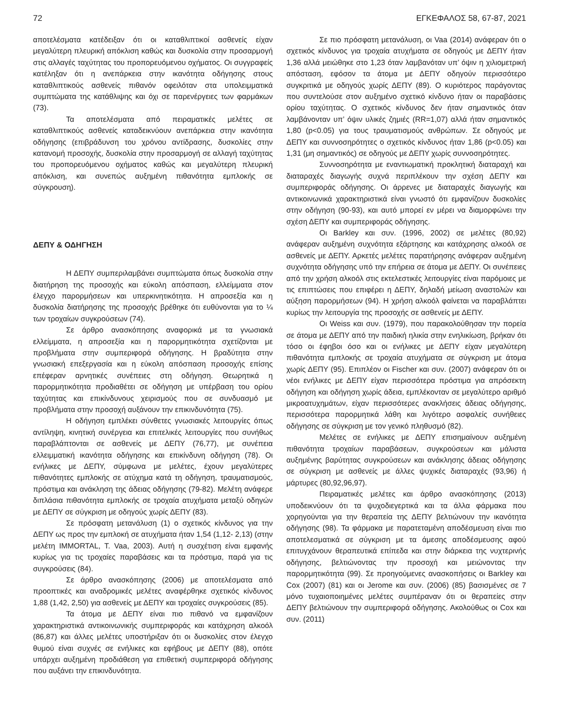72 ΕΓΚΕΦΑΛΟΣ 58, 67-87, 2021
αποτελέσματα κατέδειξαν ότι οι καταθλιπτικοί ασθενείς είχαν μεγαλύτερη πλευρική απόκλιση καθώς και δυσκολία στην προσαρμογή στις αλλαγές ταχύτητας του προπορευόμενου οχήματος. Οι συγγραφείς κατέληξαν ότι η ανεπάρκεια στην ικανότητα οδήγησης στους καταθλιπτικούς ασθενείς πιθανόν οφειλόταν στα υπολειμματικά συμπτώματα της κατάθλιψης και όχι σε παρενέργειες των φαρμάκων (73).
Τα αποτελέσματα από πειραματικές μελέτες σε καταθλιπτικούς ασθενείς καταδεικνύουν ανεπάρκεια στην ικανότητα οδήγησης (επιβράδυνση του χρόνου αντίδρασης, δυσκολίες στην κατανομή προσοχής, δυσκολία στην προσαρμογή σε αλλαγή ταχύτητας του προπορευόμενου οχήματος καθώς και μεγαλύτερη πλευρική απόκλιση, και συνεπώς αυξημένη πιθανότητα εμπλοκής σε σύγκρουση).
ΔΕΠΥ & ΟΔΗΓΗΣΗ
Η ΔΕΠΥ συμπεριλαμβάνει συμπτώματα όπως δυσκολία στην διατήρηση της προσοχής και εύκολη απόσπαση, ελλείμματα στον έλεγχο παρορμήσεων και υπερκινητικότητα. Η απροσεξία και η δυσκολία διατήρησης της προσοχής βρέθηκε ότι ευθύνονται για το ¼ των τροχαίων συγκρούσεων (74).
Σε άρθρο ανασκόπησης αναφορικά με τα γνωσιακά ελλείμματα, η απροσεξία και η παρορμητικότητα σχετίζονται με προβλήματα στην συμπεριφορά οδήγησης. Η βραδύτητα στην γνωσιακή επεξεργασία και η εύκολη απόσπαση προσοχής επίσης επέφεραν αρνητικές συνέπειες στη οδήγηση. Θεωρητικά η παρορμητικότητα προδιαθέτει σε οδήγηση με υπέρβαση του ορίου ταχύτητας και επικίνδυνους χειρισμούς που σε συνδυασμό με προβλήματα στην προσοχή αυξάνουν την επικινδυνότητα (75).
Η οδήγηση εμπλέκει σύνθετες γνωσιακές λειτουργίες όπως αντίληψη, κινητική συνέργεια και επιτελικές λειτουργίες που συνήθως παραβλάπτονται σε ασθενείς με ΔΕΠΥ (76,77), με συνέπεια ελλειμματική ικανότητα οδήγησης και επικίνδυνη οδήγηση (78). Οι ενήλικες με ΔΕΠΥ, σύμφωνα με μελέτες, έχουν μεγαλύτερες πιθανότητες εμπλοκής σε ατύχημα κατά τη οδήγηση, τραυματισμούς, πρόστιμα και ανάκληση της άδειας οδήγησης (79-82). Μελέτη ανάφερε διπλάσια πιθανότητα εμπλοκής σε τροχαία ατυχήματα μεταξύ οδηγών με ΔΕΠΥ σε σύγκριση με οδηγούς χωρίς ΔΕΠΥ (83).
Σε πρόσφατη μετανάλυση (1) ο σχετικός κίνδυνος για την ΔΕΠΥ ως προς την εμπλοκή σε ατυχήματα ήταν 1,54 (1,12- 2,13) (στην μελέτη IMMORTAL, T. Vaa, 2003). Αυτή η συσχέτιση είναι εμφανής κυρίως για τις τροχαίες παραβάσεις και τα πρόστιμα, παρά για τις συγκρούσεις (84).
Σε άρθρο ανασκόπησης (2006) με αποτελέσματα από προοπτικές και αναδρομικές μελέτες αναφέρθηκε σχετικός κίνδυνος 1,88 (1,42, 2,50) για ασθενείς με ΔΕΠΥ και τροχαίες συγκρούσεις (85).
Τα άτομα με ΔΕΠΥ είναι πιο πιθανό να εμφανίζουν χαρακτηριστικά αντικοινωνικής συμπεριφοράς και κατάχρηση αλκοόλ (86,87) και άλλες μελέτες υποστήριξαν ότι οι δυσκολίες στον έλεγχο θυμού είναι συχνές σε ενήλικες και εφήβους με ΔΕΠΥ (88), οπότε υπάρχει αυξημένη προδιάθεση για επιθετική συμπεριφορά οδήγησης που αυξάνει την επικινδυνότητα.
Σε πιο πρόσφατη μετανάλυση, οι Vaa (2014) ανάφεραν ότι ο σχετικός κίνδυνος για τροχαία ατυχήματα σε οδηγούς με ΔΕΠΥ ήταν 1,36 αλλά μειώθηκε στο 1,23 όταν λαμβανόταν υπ’ όψιν η χιλιομετρική απόσταση, εφόσον τα άτομα με ΔΕΠΥ οδηγούν περισσότερο συγκριτικά με οδηγούς χωρίς ΔΕΠΥ (89). Ο κυριότερος παράγοντας που συντελούσε στον αυξημένο σχετικό κίνδυνο ήταν οι παραβάσεις ορίου ταχύτητας. Ο σχετικός κίνδυνος δεν ήταν σημαντικός όταν λαμβάνονταν υπ’ όψιν υλικές ζημιές (RR=1,07) αλλά ήταν σημαντικός 1,80 (p<0.05) για τους τραυματισμούς ανθρώπων. Σε οδηγούς με ΔΕΠΥ και συννοσηρότητες ο σχετικός κίνδυνος ήταν 1,86 (p<0.05) και 1,31 (μη σημαντικός) σε οδηγούς με ΔΕΠΥ χωρίς συννοσηρότητες.
Συννοσηρότητα με εναντιωματική προκλητική διαταραχή και διαταραχές διαγωγής συχνά περιπλέκουν την σχέση ΔΕΠΥ και συμπεριφοράς οδήγησης. Οι άρρενες με διαταραχές διαγωγής και αντικοινωνικά χαρακτηριστικά είναι γνωστό ότι εμφανίζουν δυσκολίες στην οδήγηση (90-93), και αυτό μπορεί εν μέρει να διαμορφώνει την σχέση ΔΕΠΥ και συμπεριφοράς οδήγησης.
Οι Barkley και συν. (1996, 2002) σε μελέτες (80,92) ανάφεραν αυξημένη συχνότητα εξάρτησης και κατάχρησης αλκοόλ σε ασθενείς με ΔΕΠΥ. Αρκετές μελέτες παρατήρησης ανάφεραν αυξημένη συχνότητα οδήγησης υπό την επήρεια σε άτομα με ΔΕΠΥ. Οι συνέπειες από την χρήση αλκοόλ στις εκτελεστικές λειτουργίες είναι παρόμοιες με τις επιπτώσεις που επιφέρει η ΔΕΠΥ, δηλαδή μείωση αναστολών και αύξηση παρορμήσεων (94). Η χρήση αλκοόλ φαίνεται να παραβλάπτει κυρίως την λειτουργία της προσοχής σε ασθενείς με ΔΕΠΥ.
Οι Weiss και συν. (1979), που παρακολούθησαν την πορεία σε άτομα με ΔΕΠΥ από την παιδική ηλικία στην ενηλικίωση, βρήκαν ότι τόσο οι έφηβοι όσο και οι ενήλικες με ΔΕΠΥ είχαν μεγαλύτερη πιθανότητα εμπλοκής σε τροχαία ατυχήματα σε σύγκριση με άτομα χωρίς ΔΕΠΥ (95). Επιπλέον οι Fischer και συν. (2007) ανάφεραν ότι οι νέοι ενήλικες με ΔΕΠΥ είχαν περισσότερα πρόστιμα για απρόσεκτη οδήγηση και οδήγηση χωρίς άδεια, εμπλέκονταν σε μεγαλύτερο αριθμό μικροατυχημάτων, είχαν περισσότερες ανακλήσεις άδειας οδήγησης, περισσότερα παρορμητικά λάθη και λιγότερο ασφαλείς συνήθειες οδήγησης σε σύγκριση με τον γενικό πληθυσμό (82).
Μελέτες σε ενήλικες με ΔΕΠΥ επισημαίνουν αυξημένη πιθανότητα τροχαίων παραβάσεων, συγκρούσεων και μάλιστα αυξημένης βαρύτητας συγκρούσεων και ανάκλησης άδειας οδήγησης σε σύγκριση με ασθενείς με άλλες ψυχικές διαταραχές (93,96) ή μάρτυρες (80,92,96,97).
Πειραματικές μελέτες και άρθρο ανασκόπησης (2013) υποδεικνύουν ότι τα ψυχοδιεγερτικά και τα άλλα φάρμακα που χορηγούνται για την θεραπεία της ΔΕΠΥ βελτιώνουν την ικανότητα οδήγησης (98). Τα φάρμακα με παρατεταμένη αποδέσμευση είναι πιο αποτελεσματικά σε σύγκριση με τα άμεσης αποδέσμευσης αφού επιτυγχάνουν θεραπευτικά επίπεδα και στην διάρκεια της νυχτερινής οδήγησης, βελτιώνοντας την προσοχή και μειώνοντας την παρορμητικότητα (99). Σε προηγούμενες ανασκοπήσεις οι Barkley και Cox (2007) (81) και οι Jerome και συν. (2006) (85) βασισμένες σε 7 μόνο τυχαιοποιημένες μελέτες συμπέραναν ότι οι θεραπείες στην ΔΕΠΥ βελτιώνουν την συμπεριφορά οδήγησης. Ακολούθως οι Cox και συν. (2011)